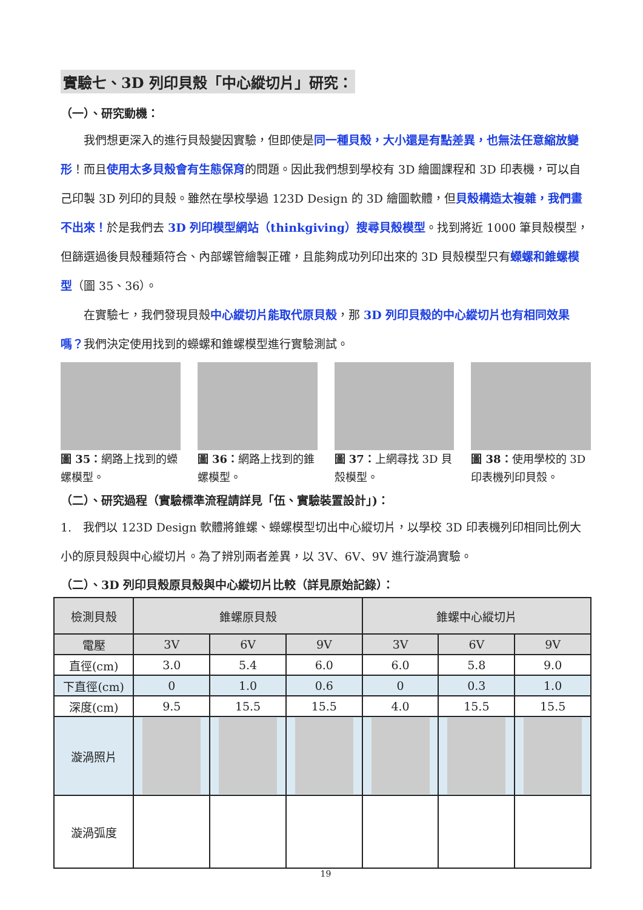實驗七、3D 列印貝殼「中心縱切片」研究：
（一）、研究動機：
  我們想更深入的進行貝殼變因實驗，但即使是同一種貝殼，大小還是有點差異，也無法任意縮放變形！而且使用太多貝殼會有生態保育的問題。因此我們想到學校有 3D 繪圖課程和 3D 印表機，可以自己印製 3D 列印的貝殼。雖然在學校學過 123D Design 的 3D 繪圖軟體，但貝殼構造太複雜，我們畫不出來！於是我們去 3D 列印模型網站（thinkgiving）搜尋貝殼模型。找到將近 1000 筆貝殼模型，但篩選過後貝殼種類符合、內部螺管繪製正確，且能夠成功列印出來的 3D 貝殼模型只有蠑螺和錐螺模型（圖 35、36）。
  在實驗七，我們發現貝殼中心縱切片能取代原貝殼，那 3D 列印貝殼的中心縱切片也有相同效果嗎？我們決定使用找到的蠑螺和錐螺模型進行實驗測試。
圖 35：網路上找到的蠑螺模型。
圖 36：網路上找到的錐螺模型。
圖 37：上網尋找 3D 貝殼模型。
圖 38：使用學校的 3D 印表機列印貝殼。
（二）、研究過程（實驗標準流程請詳見「伍、實驗裝置設計」)：
1. 我們以 123D Design 軟體將錐螺、蠑螺模型切出中心縱切片，以學校 3D 印表機列印相同比例大小的原貝殼與中心縱切片。為了辨別兩者差異，以 3V、6V、9V 進行漩渦實驗。
（二）、3D 列印貝殼原貝殼與中心縱切片比較（詳見原始記錄）：
| 檢測貝殼 | 錐螺原貝殼 | | | 錐螺中心縱切片 | | |
| --- | --- | --- | --- | --- | --- | --- |
| 電壓 | 3V | 6V | 9V | 3V | 6V | 9V |
| 直徑(cm) | 3.0 | 5.4 | 6.0 | 6.0 | 5.8 | 9.0 |
| 下直徑(cm) | 0 | 1.0 | 0.6 | 0 | 0.3 | 1.0 |
| 深度(cm) | 9.5 | 15.5 | 15.5 | 4.0 | 15.5 | 15.5 |
| 漩渦照片 | | | | | | |
| 漩渦弧度 | | | | | | |
19